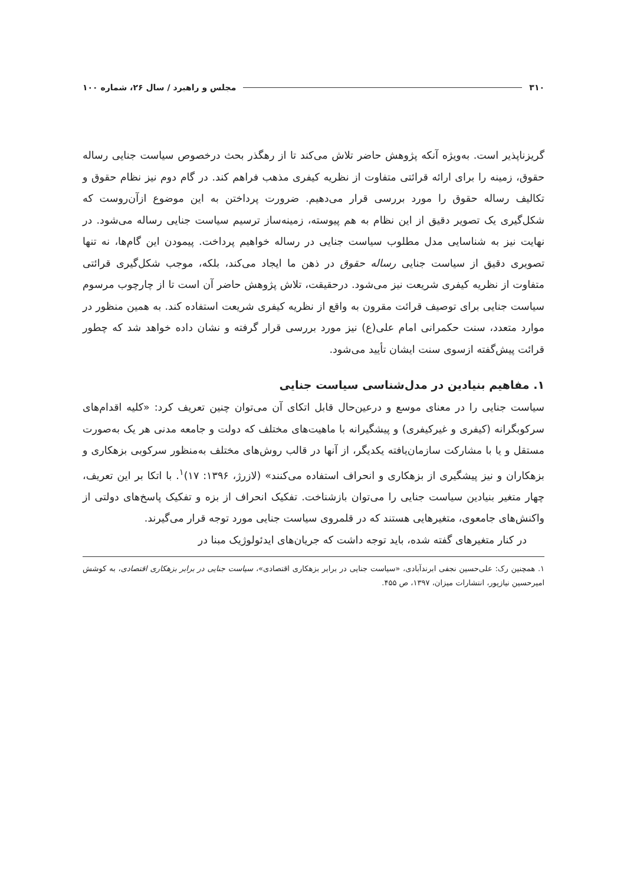۳۱۰ مجلس و راهبرد / سال ۲۶، شماره ۱۰۰
گریزناپذیر است. به‌ویژه آنکه پژوهش حاضر تلاش می‌کند تا از رهگذر بحث درخصوص سیاست جنایی رساله حقوق، زمینه را برای ارائه قرائتی متفاوت از نظریه کیفری مذهب فراهم کند. در گام دوم نیز نظام حقوق و تکالیف رساله حقوق را مورد بررسی قرار می‌دهیم. ضرورت پرداختن به این موضوع ازآن‌روست که شکل‌گیری یک تصویر دقیق از این نظام به هم پیوسته، زمینه‌ساز ترسیم سیاست جنایی رساله می‌شود. در نهایت نیز به شناسایی مدل مطلوب سیاست جنایی در رساله خواهیم پرداخت. پیمودن این گام‌ها، نه تنها تصویری دقیق از سیاست جنایی رساله حقوق در ذهن ما ایجاد می‌کند، بلکه، موجب شکل‌گیری قرائتی متفاوت از نظریه کیفری شریعت نیز می‌شود. درحقیقت، تلاش پژوهش حاضر آن است تا از چارچوب مرسوم سیاست جنایی برای توصیف قرائت مقرون به واقع از نظریه کیفری شریعت استفاده کند. به همین منظور در موارد متعدد، سنت حکمرانی امام علی(ع) نیز مورد بررسی قرار گرفته و نشان داده خواهد شد که چطور قرائت پیش‌گفته ازسوی سنت ایشان تأیید می‌شود.
۱. مفاهیم بنیادین در مدل‌شناسی سیاست جنایی
سیاست جنایی را در معنای موسع و درعین‌حال قابل اتکای آن می‌توان چنین تعریف کرد: «کلیه اقدام‌های سرکوبگرانه (کیفری و غیرکیفری) و پیشگیرانه با ماهیت‌های مختلف که دولت و جامعه مدنی هر یک به‌صورت مستقل و یا با مشارکت سازمان‌یافته یکدیگر، از آنها در قالب روش‌های مختلف به‌منظور سرکوبی بزهکاری و بزهکاران و نیز پیشگیری از بزهکاری و انحراف استفاده می‌کنند» (لازرژ، ۱۳۹۶: ۱۷)<sup>۱</sup>. با اتکا بر این تعریف، چهار متغیر بنیادین سیاست جنایی را می‌توان بازشناخت. تفکیک انحراف از بزه و تفکیک پاسخ‌های دولتی از واکنش‌های جامعوی، متغیرهایی هستند که در قلمروی سیاست جنایی مورد توجه قرار می‌گیرند.
در کنار متغیرهای گفته شده، باید توجه داشت که جریان‌های ایدئولوژیک مبنا در
۱. همچنین رک: علی‌حسین نجفی ابرندآبادی، «سیاست جنایی در برابر بزهکاری اقتصادی»، سیاست جنایی در برابر بزهکاری اقتصادی، به کوشش امیرحسین نیازپور، انتشارات میزان، ۱۳۹۷، ص ۴۵۵.